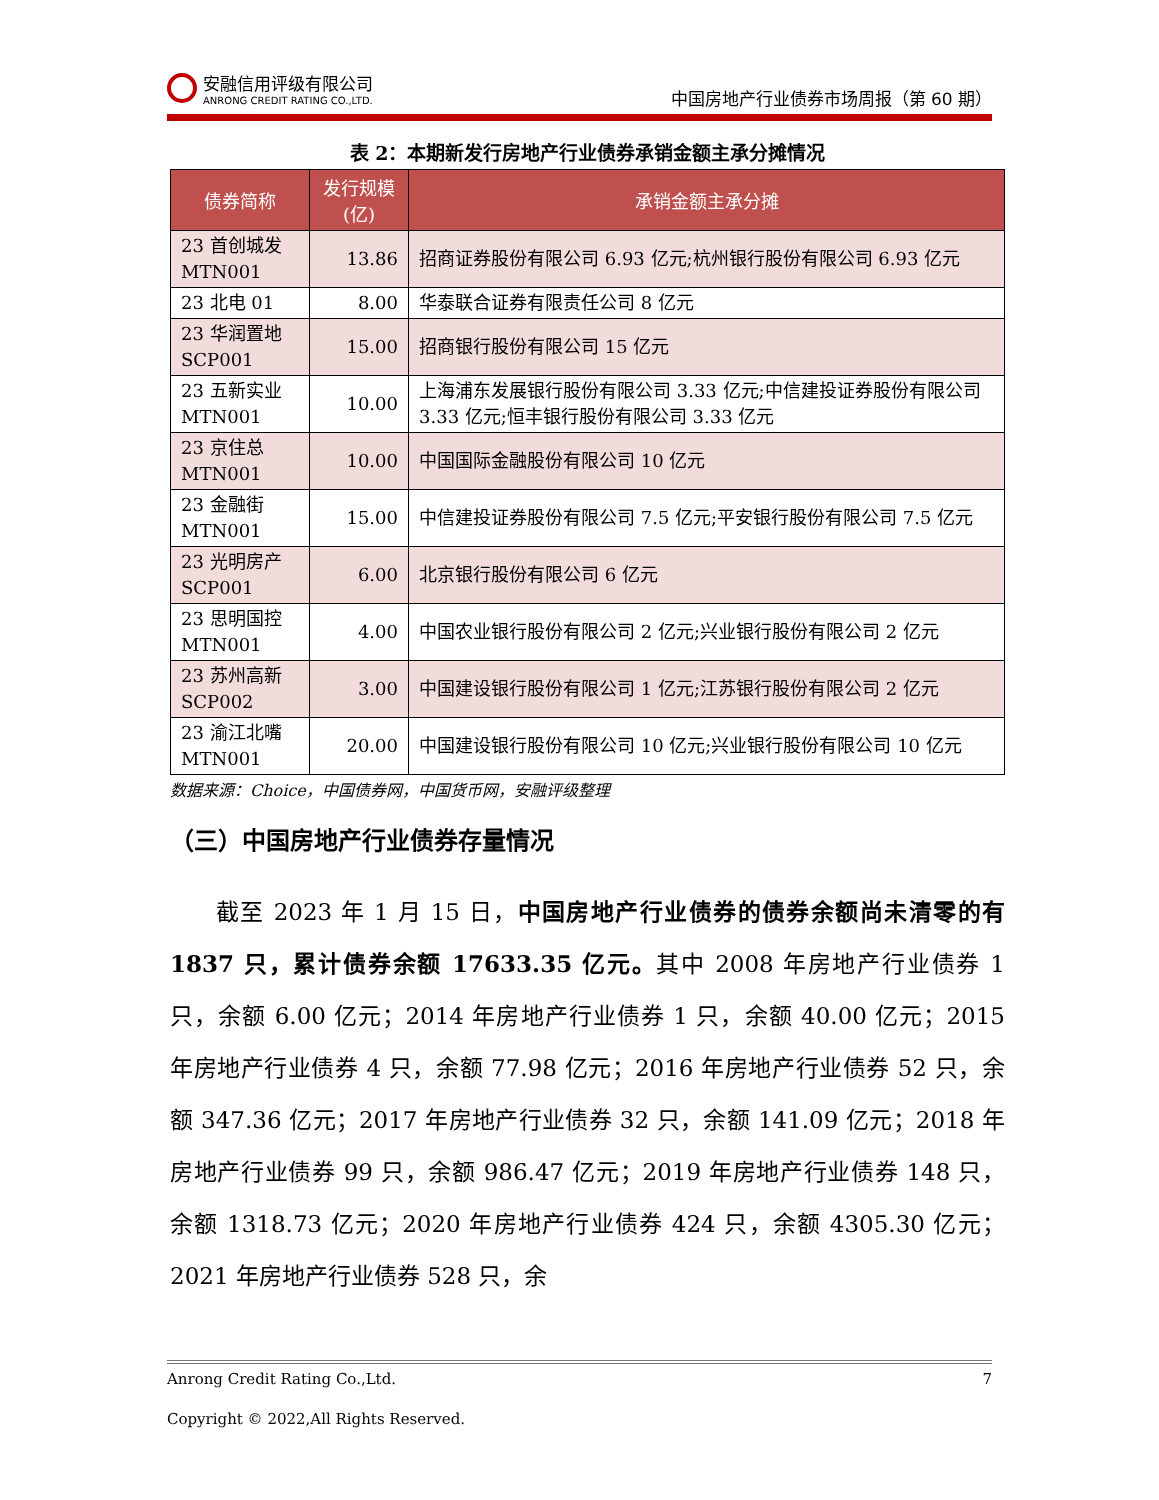安融信用评级有限公司
ANRONG CREDIT RATING CO.,LTD.
中国房地产行业债券市场周报（第 60 期）
表 2：本期新发行房地产行业债券承销金额主承分摊情况
| 债券简称 | 发行规模(亿) | 承销金额主承分摊 |
| --- | --- | --- |
| 23 首创城发 MTN001 | 13.86 | 招商证券股份有限公司 6.93 亿元;杭州银行股份有限公司 6.93 亿元 |
| 23 北电 01 | 8.00 | 华泰联合证券有限责任公司 8 亿元 |
| 23 华润置地 SCP001 | 15.00 | 招商银行股份有限公司 15 亿元 |
| 23 五新实业 MTN001 | 10.00 | 上海浦东发展银行股份有限公司 3.33 亿元;中信建投证券股份有限公司 3.33 亿元;恒丰银行股份有限公司 3.33 亿元 |
| 23 京住总 MTN001 | 10.00 | 中国国际金融股份有限公司 10 亿元 |
| 23 金融街 MTN001 | 15.00 | 中信建投证券股份有限公司 7.5 亿元;平安银行股份有限公司 7.5 亿元 |
| 23 光明房产 SCP001 | 6.00 | 北京银行股份有限公司 6 亿元 |
| 23 思明国控 MTN001 | 4.00 | 中国农业银行股份有限公司 2 亿元;兴业银行股份有限公司 2 亿元 |
| 23 苏州高新 SCP002 | 3.00 | 中国建设银行股份有限公司 1 亿元;江苏银行股份有限公司 2 亿元 |
| 23 渝江北嘴 MTN001 | 20.00 | 中国建设银行股份有限公司 10 亿元;兴业银行股份有限公司 10 亿元 |
数据来源：Choice，中国债券网，中国货币网，安融评级整理
（三）中国房地产行业债券存量情况
截至 2023 年 1 月 15 日，中国房地产行业债券的债券余额尚未清零的有 1837 只，累计债券余额 17633.35 亿元。其中 2008 年房地产行业债券 1 只，余额 6.00 亿元；2014 年房地产行业债券 1 只，余额 40.00 亿元；2015 年房地产行业债券 4 只，余额 77.98 亿元；2016 年房地产行业债券 52 只，余额 347.36 亿元；2017 年房地产行业债券 32 只，余额 141.09 亿元；2018 年房地产行业债券 99 只，余额 986.47 亿元；2019 年房地产行业债券 148 只，余额 1318.73 亿元；2020 年房地产行业债券 424 只，余额 4305.30 亿元；2021 年房地产行业债券 528 只，余
Anrong Credit Rating Co.,Ltd. 7
Copyright © 2022,All Rights Reserved.